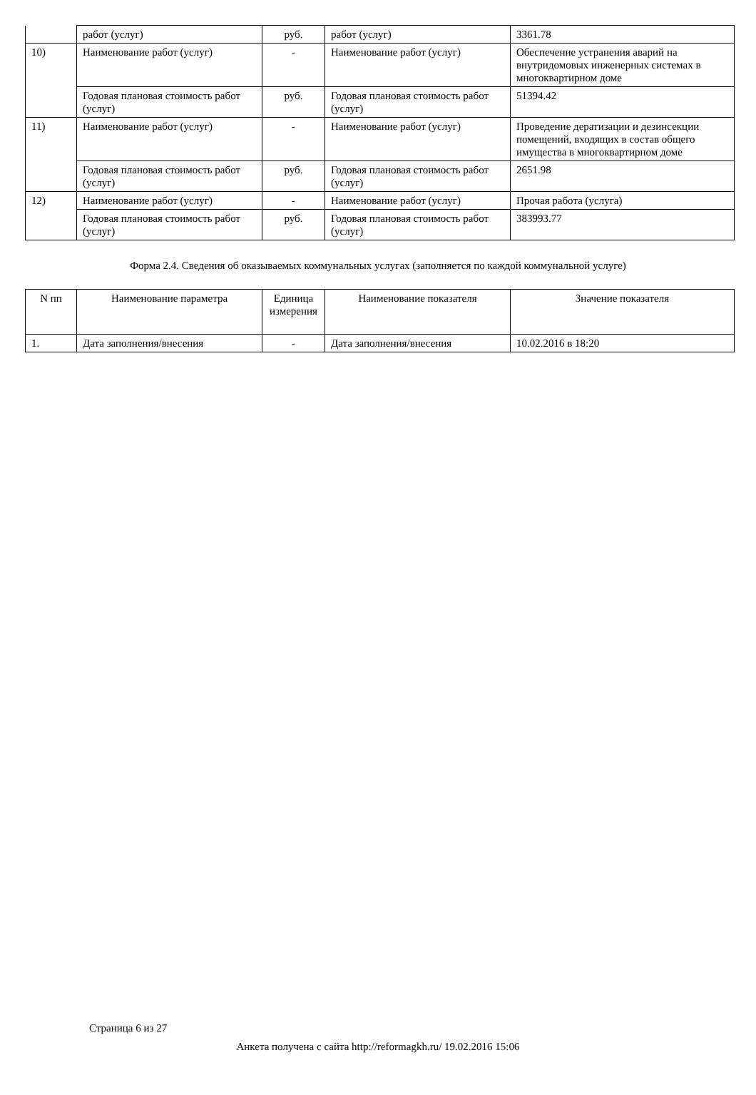| | работ (услуг) | руб. | работ (услуг) | 3361.78 |
| 10) | Наименование работ (услуг) | - | Наименование работ (услуг) | Обеспечение устранения аварий на внутридомовых инженерных системах в многоквартирном доме |
| | Годовая плановая стоимость работ (услуг) | руб. | Годовая плановая стоимость работ (услуг) | 51394.42 |
| 11) | Наименование работ (услуг) | - | Наименование работ (услуг) | Проведение дератизации и дезинсекции помещений, входящих в состав общего имущества в многоквартирном доме |
| | Годовая плановая стоимость работ (услуг) | руб. | Годовая плановая стоимость работ (услуг) | 2651.98 |
| 12) | Наименование работ (услуг) | - | Наименование работ (услуг) | Прочая работа (услуга) |
| | Годовая плановая стоимость работ (услуг) | руб. | Годовая плановая стоимость работ (услуг) | 383993.77 |
Форма 2.4. Сведения об оказываемых коммунальных услугах (заполняется по каждой коммунальной услуге)
| N пп | Наименование параметра | Единица измерения | Наименование показателя | Значение показателя |
| --- | --- | --- | --- | --- |
| 1. | Дата заполнения/внесения | - | Дата заполнения/внесения | 10.02.2016 в 18:20 |
Страница 6 из 27
Анкета получена с сайта http://reformagkh.ru/ 19.02.2016 15:06